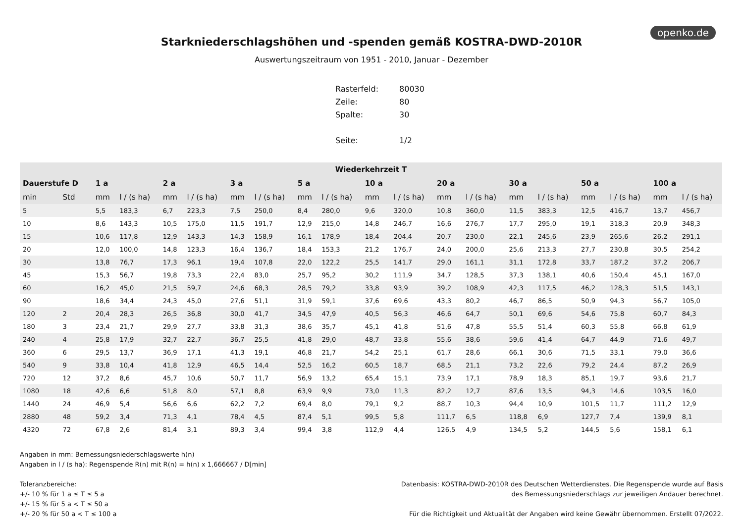openko.de
Starkniederschlagshöhen und -spenden gemäß KOSTRA-DWD-2010R
Auswertungszeitraum von 1951 - 2010, Januar - Dezember
| Rasterfeld: | 80030 |
| Zeile: | 80 |
| Spalte: | 30 |
| Seite: | 1/2 |
| Wiederkehrzeit T | | | | | | | | | | | | | | | | | | | |
| --- | --- | --- | --- | --- | --- | --- | --- | --- | --- | --- | --- | --- | --- | --- | --- | --- | --- | --- | --- |
| Dauerstufe D | | 1 a | | 2 a | | 3 a | | 5 a | | 10 a | | 20 a | | 30 a | | 50 a | | 100 a | |
| min | Std | mm | l / (s ha) | mm | l / (s ha) | mm | l / (s ha) | mm | l / (s ha) | mm | l / (s ha) | mm | l / (s ha) | mm | l / (s ha) | mm | l / (s ha) | mm | l / (s ha) |
| 5 | | 5,5 | 183,3 | 6,7 | 223,3 | 7,5 | 250,0 | 8,4 | 280,0 | 9,6 | 320,0 | 10,8 | 360,0 | 11,5 | 383,3 | 12,5 | 416,7 | 13,7 | 456,7 |
| 10 | | 8,6 | 143,3 | 10,5 | 175,0 | 11,5 | 191,7 | 12,9 | 215,0 | 14,8 | 246,7 | 16,6 | 276,7 | 17,7 | 295,0 | 19,1 | 318,3 | 20,9 | 348,3 |
| 15 | | 10,6 | 117,8 | 12,9 | 143,3 | 14,3 | 158,9 | 16,1 | 178,9 | 18,4 | 204,4 | 20,7 | 230,0 | 22,1 | 245,6 | 23,9 | 265,6 | 26,2 | 291,1 |
| 20 | | 12,0 | 100,0 | 14,8 | 123,3 | 16,4 | 136,7 | 18,4 | 153,3 | 21,2 | 176,7 | 24,0 | 200,0 | 25,6 | 213,3 | 27,7 | 230,8 | 30,5 | 254,2 |
| 30 | | 13,8 | 76,7 | 17,3 | 96,1 | 19,4 | 107,8 | 22,0 | 122,2 | 25,5 | 141,7 | 29,0 | 161,1 | 31,1 | 172,8 | 33,7 | 187,2 | 37,2 | 206,7 |
| 45 | | 15,3 | 56,7 | 19,8 | 73,3 | 22,4 | 83,0 | 25,7 | 95,2 | 30,2 | 111,9 | 34,7 | 128,5 | 37,3 | 138,1 | 40,6 | 150,4 | 45,1 | 167,0 |
| 60 | | 16,2 | 45,0 | 21,5 | 59,7 | 24,6 | 68,3 | 28,5 | 79,2 | 33,8 | 93,9 | 39,2 | 108,9 | 42,3 | 117,5 | 46,2 | 128,3 | 51,5 | 143,1 |
| 90 | | 18,6 | 34,4 | 24,3 | 45,0 | 27,6 | 51,1 | 31,9 | 59,1 | 37,6 | 69,6 | 43,3 | 80,2 | 46,7 | 86,5 | 50,9 | 94,3 | 56,7 | 105,0 |
| 120 | 2 | 20,4 | 28,3 | 26,5 | 36,8 | 30,0 | 41,7 | 34,5 | 47,9 | 40,5 | 56,3 | 46,6 | 64,7 | 50,1 | 69,6 | 54,6 | 75,8 | 60,7 | 84,3 |
| 180 | 3 | 23,4 | 21,7 | 29,9 | 27,7 | 33,8 | 31,3 | 38,6 | 35,7 | 45,1 | 41,8 | 51,6 | 47,8 | 55,5 | 51,4 | 60,3 | 55,8 | 66,8 | 61,9 |
| 240 | 4 | 25,8 | 17,9 | 32,7 | 22,7 | 36,7 | 25,5 | 41,8 | 29,0 | 48,7 | 33,8 | 55,6 | 38,6 | 59,6 | 41,4 | 64,7 | 44,9 | 71,6 | 49,7 |
| 360 | 6 | 29,5 | 13,7 | 36,9 | 17,1 | 41,3 | 19,1 | 46,8 | 21,7 | 54,2 | 25,1 | 61,7 | 28,6 | 66,1 | 30,6 | 71,5 | 33,1 | 79,0 | 36,6 |
| 540 | 9 | 33,8 | 10,4 | 41,8 | 12,9 | 46,5 | 14,4 | 52,5 | 16,2 | 60,5 | 18,7 | 68,5 | 21,1 | 73,2 | 22,6 | 79,2 | 24,4 | 87,2 | 26,9 |
| 720 | 12 | 37,2 | 8,6 | 45,7 | 10,6 | 50,7 | 11,7 | 56,9 | 13,2 | 65,4 | 15,1 | 73,9 | 17,1 | 78,9 | 18,3 | 85,1 | 19,7 | 93,6 | 21,7 |
| 1080 | 18 | 42,6 | 6,6 | 51,8 | 8,0 | 57,1 | 8,8 | 63,9 | 9,9 | 73,0 | 11,3 | 82,2 | 12,7 | 87,6 | 13,5 | 94,3 | 14,6 | 103,5 | 16,0 |
| 1440 | 24 | 46,9 | 5,4 | 56,6 | 6,6 | 62,2 | 7,2 | 69,4 | 8,0 | 79,1 | 9,2 | 88,7 | 10,3 | 94,4 | 10,9 | 101,5 | 11,7 | 111,2 | 12,9 |
| 2880 | 48 | 59,2 | 3,4 | 71,3 | 4,1 | 78,4 | 4,5 | 87,4 | 5,1 | 99,5 | 5,8 | 111,7 | 6,5 | 118,8 | 6,9 | 127,7 | 7,4 | 139,9 | 8,1 |
| 4320 | 72 | 67,8 | 2,6 | 81,4 | 3,1 | 89,3 | 3,4 | 99,4 | 3,8 | 112,9 | 4,4 | 126,5 | 4,9 | 134,5 | 5,2 | 144,5 | 5,6 | 158,1 | 6,1 |
Angaben in mm: Bemessungsniederschlagswerte h(n)
Angaben in l / (s ha): Regenspende R(n) mit R(n) = h(n) x 1,666667 / D[min]
Toleranzbereiche:
+/- 10 % für 1 a ≤ T ≤ 5 a
+/- 15 % für 5 a < T ≤ 50 a
+/- 20 % für 50 a < T ≤ 100 a
Datenbasis: KOSTRA-DWD-2010R des Deutschen Wetterdienstes. Die Regenspende wurde auf Basis
des Bemessungsniederschlags zur jeweiligen Andauer berechnet.
Für die Richtigkeit und Aktualität der Angaben wird keine Gewähr übernommen. Erstellt 07/2022.